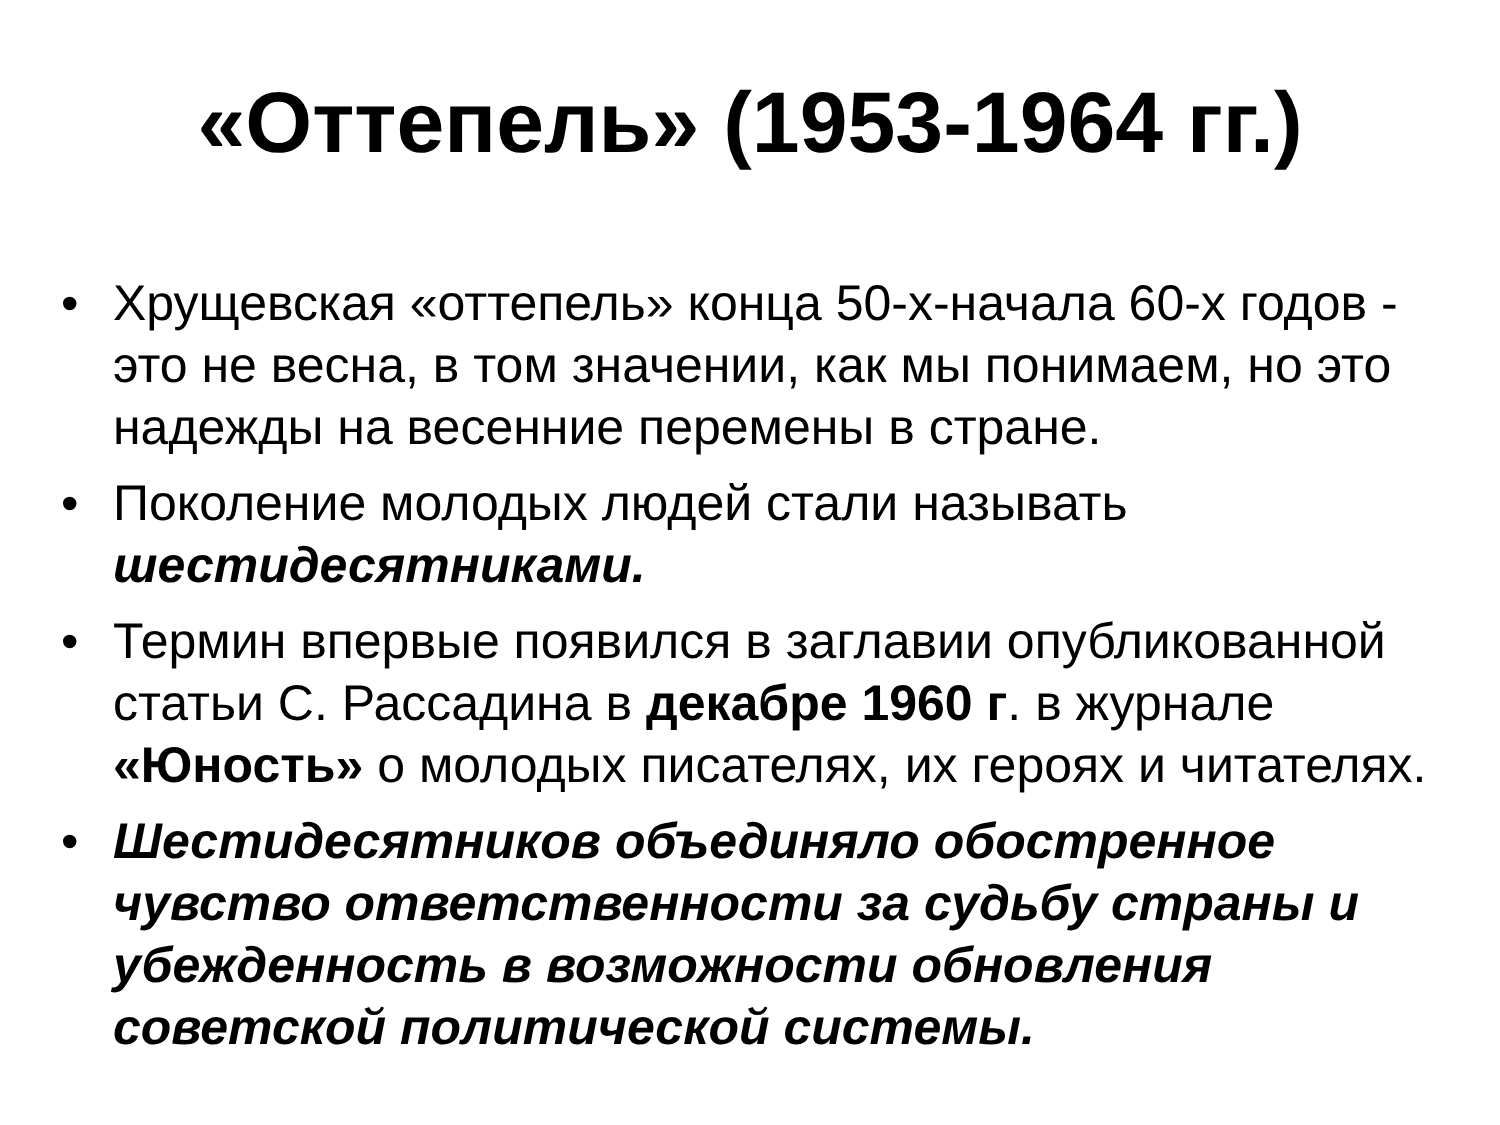«Оттепель» (1953-1964 гг.)
• Хрущевская «оттепель» конца 50-х-начала 60-х годов - это не весна, в том значении, как мы понимаем, но это надежды на весенние перемены в стране.
• Поколение молодых людей стали называть шестидесятниками.
• Термин впервые появился в заглавии опубликованной статьи С. Рассадина в декабре 1960 г. в журнале «Юность» о молодых писателях, их героях и читателях.
• Шестидесятников объединяло обостренное чувство ответственности за судьбу страны и убежденность в возможности обновления советской политической системы.